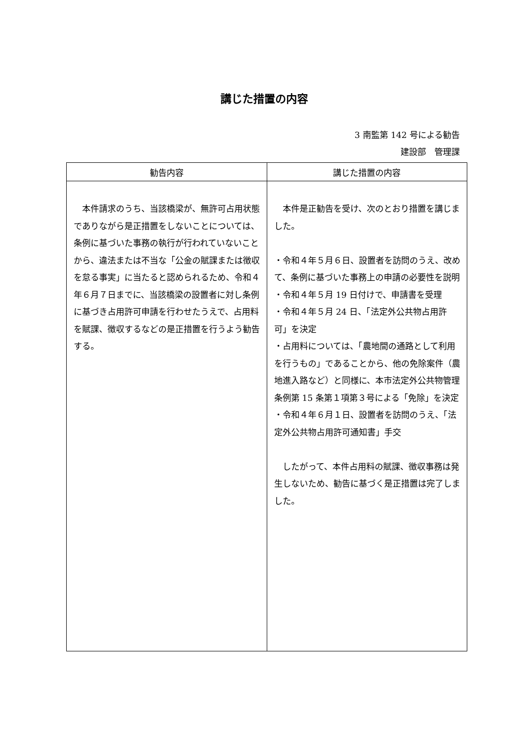講じた措置の内容
3 南監第 142 号による勧告
建設部　管理課
| 勧告内容 | 講じた措置の内容 |
| --- | --- |
| 本件請求のうち、当該橋梁が、無許可占用状態でありながら是正措置をしないことについては、条例に基づいた事務の執行が行われていないことから、違法または不当な「公金の賦課または徴収を怠る事実」に当たると認められるため、令和４年６月７日までに、当該橋梁の設置者に対し条例に基づき占用許可申請を行わせたうえで、占用料を賦課、徴収するなどの是正措置を行うよう勧告する。 | 本件是正勧告を受け、次のとおり措置を講じました。 ・令和４年５月６日、設置者を訪問のうえ、改めて、条例に基づいた事務上の申請の必要性を説明 ・令和４年５月 19 日付けで、申請書を受理 ・令和４年５月 24 日、「法定外公共物占用許可」を決定 ・占用料については、「農地間の通路として利用を行うもの」であることから、他の免除案件（農地進入路など）と同様に、本市法定外公共物管理条例第 15 条第１項第３号による「免除」を決定 ・令和４年６月１日、設置者を訪問のうえ、「法定外公共物占用許可通知書」手交 したがって、本件占用料の賦課、徴収事務は発生しないため、勧告に基づく是正措置は完了しました。 |